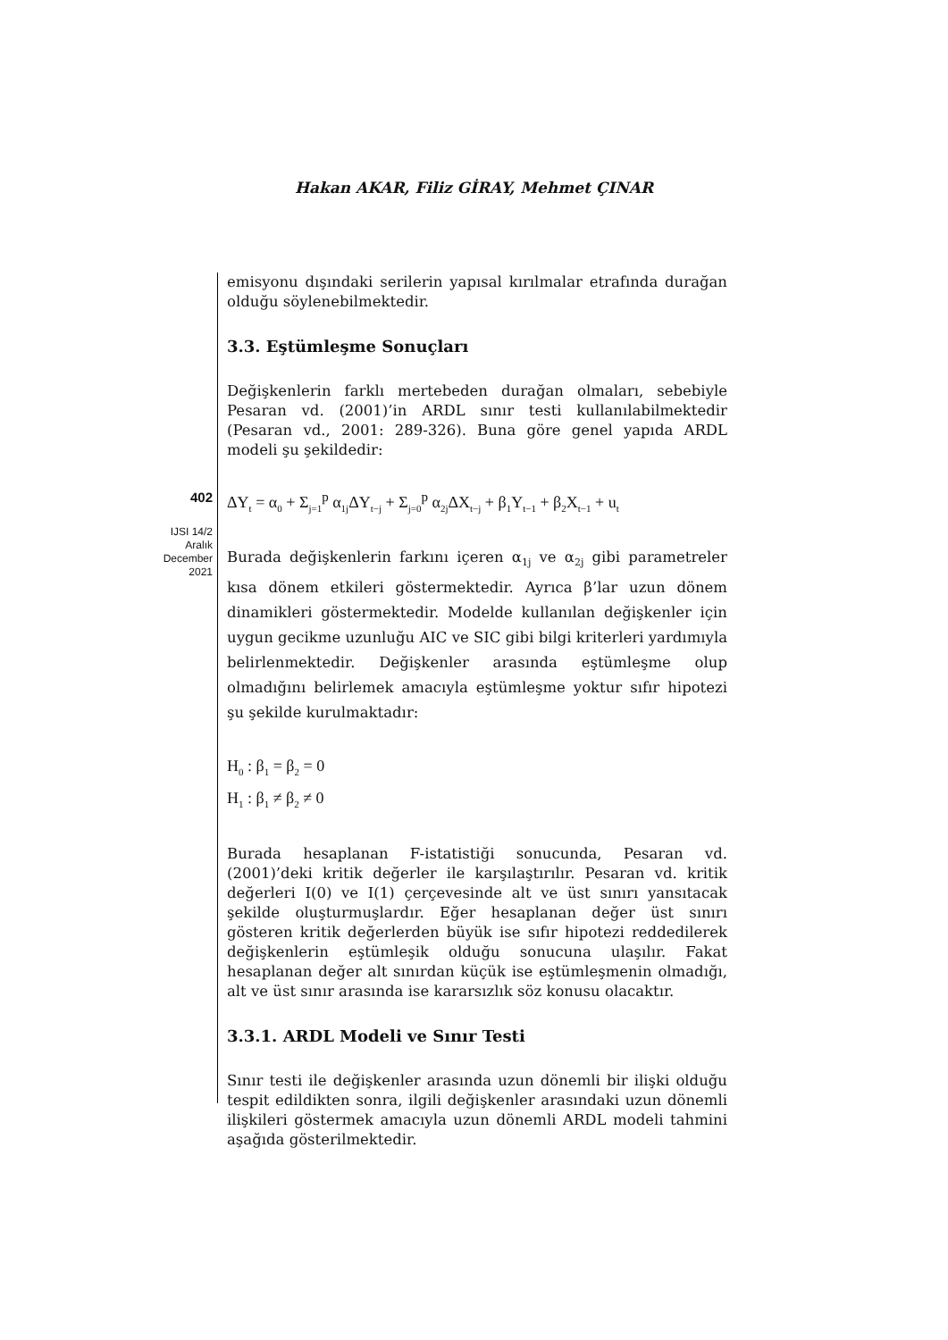Hakan AKAR, Filiz GİRAY, Mehmet ÇINAR
402
IJSI 14/2
Aralık
December
2021
emisyonu dışındaki serilerin yapısal kırılmalar etrafında durağan olduğu söylenebilmektedir.
3.3. Eştümleşme Sonuçları
Değişkenlerin farklı mertebeden durağan olmaları, sebebiyle Pesaran vd. (2001)’in ARDL sınır testi kullanılabilmektedir (Pesaran vd., 2001: 289-326). Buna göre genel yapıda ARDL modeli şu şekildedir:
ΔY<sub>t</sub> = α<sub>0</sub> + Σ<sub>j=1</sub><sup>p</sup> α<sub>1j</sub>ΔY<sub>t−j</sub> + Σ<sub>j=0</sub><sup>p</sup> α<sub>2j</sub>ΔX<sub>t−j</sub> + β<sub>1</sub>Y<sub>t−1</sub> + β<sub>2</sub>X<sub>t−1</sub> + u<sub>t</sub>
Burada değişkenlerin farkını içeren α<sub>1j</sub> ve α<sub>2j</sub> gibi parametreler kısa dönem etkileri göstermektedir. Ayrıca β’lar uzun dönem dinamikleri göstermektedir. Modelde kullanılan değişkenler için uygun gecikme uzunluğu AIC ve SIC gibi bilgi kriterleri yardımıyla belirlenmektedir. Değişkenler arasında eştümleşme olup olmadığını belirlemek amacıyla eştümleşme yoktur sıfır hipotezi şu şekilde kurulmaktadır:
H<sub>0</sub> : β<sub>1</sub> = β<sub>2</sub> = 0
H<sub>1</sub> : β<sub>1</sub> ≠ β<sub>2</sub> ≠ 0
Burada hesaplanan F-istatistiği sonucunda, Pesaran vd. (2001)’deki kritik değerler ile karşılaştırılır. Pesaran vd. kritik değerleri I(0) ve I(1) çerçevesinde alt ve üst sınırı yansıtacak şekilde oluşturmuşlardır. Eğer hesaplanan değer üst sınırı gösteren kritik değerlerden büyük ise sıfır hipotezi reddedilerek değişkenlerin eştümleşik olduğu sonucuna ulaşılır. Fakat hesaplanan değer alt sınırdan küçük ise eştümleşmenin olmadığı, alt ve üst sınır arasında ise kararsızlık söz konusu olacaktır.
3.3.1. ARDL Modeli ve Sınır Testi
Sınır testi ile değişkenler arasında uzun dönemli bir ilişki olduğu tespit edildikten sonra, ilgili değişkenler arasındaki uzun dönemli ilişkileri göstermek amacıyla uzun dönemli ARDL modeli tahmini aşağıda gösterilmektedir.